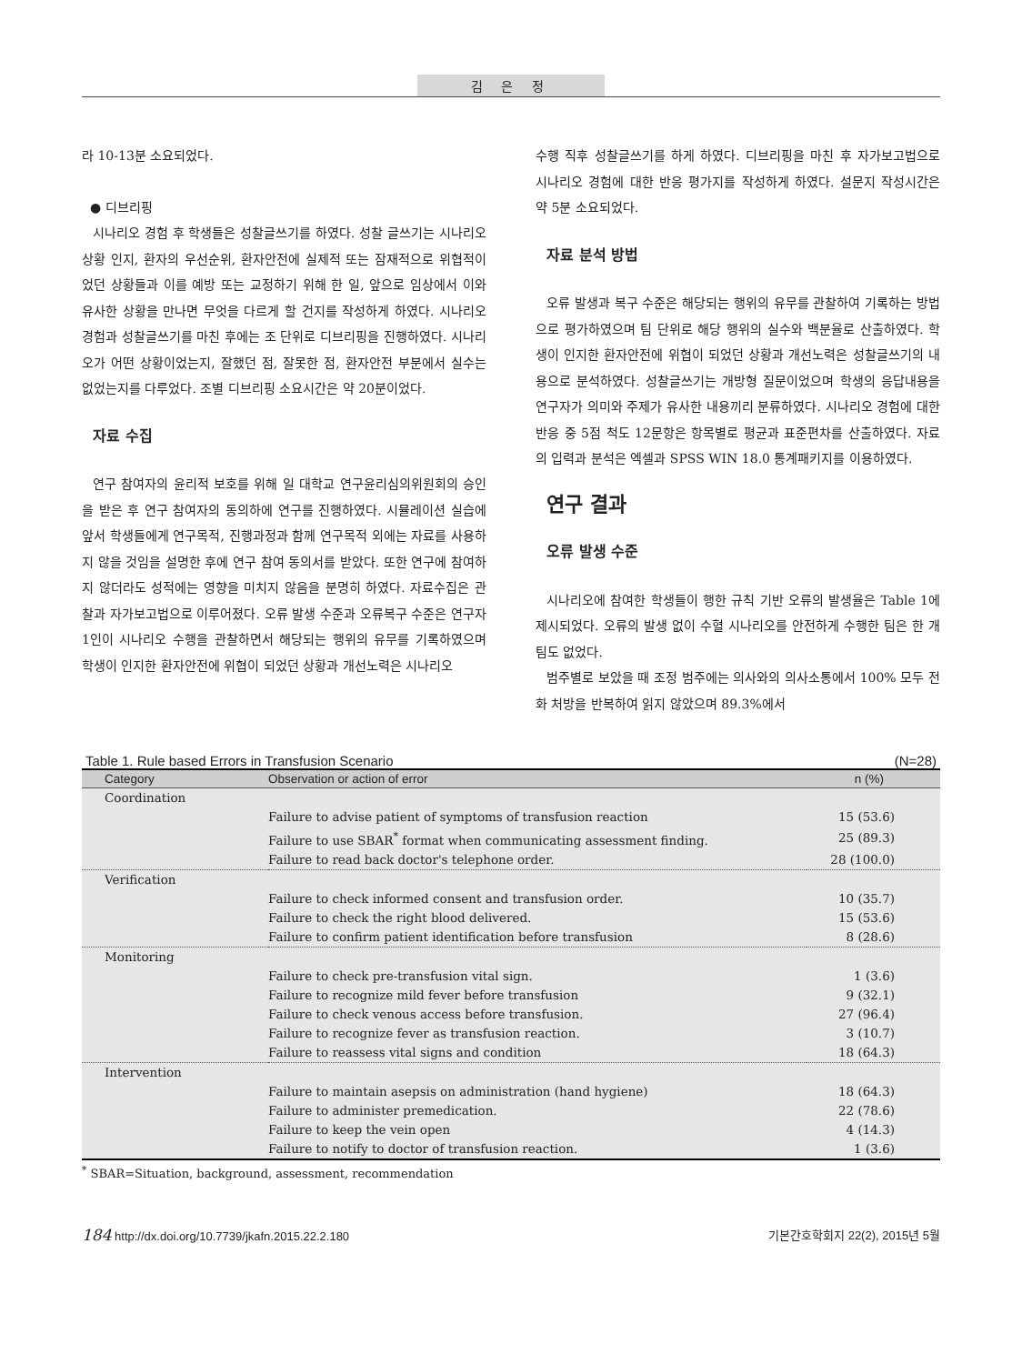김 은 정
라 10-13분 소요되었다.
● 디브리핑
시나리오 경험 후 학생들은 성찰글쓰기를 하였다. 성찰 글쓰기는 시나리오 상황 인지, 환자의 우선순위, 환자안전에 실제적 또는 잠재적으로 위협적이었던 상황들과 이를 예방 또는 교정하기 위해 한 일, 앞으로 임상에서 이와 유사한 상황을 만나면 무엇을 다르게 할 건지를 작성하게 하였다. 시나리오 경험과 성찰글쓰기를 마친 후에는 조 단위로 디브리핑을 진행하였다. 시나리오가 어떤 상황이었는지, 잘했던 점, 잘못한 점, 환자안전 부분에서 실수는 없었는지를 다루었다. 조별 디브리핑 소요시간은 약 20분이었다.
자료 수집
연구 참여자의 윤리적 보호를 위해 일 대학교 연구윤리심의위원회의 승인을 받은 후 연구 참여자의 동의하에 연구를 진행하였다. 시뮬레이션 실습에 앞서 학생들에게 연구목적, 진행과정과 함께 연구목적 외에는 자료를 사용하지 않을 것임을 설명한 후에 연구 참여 동의서를 받았다. 또한 연구에 참여하지 않더라도 성적에는 영향을 미치지 않음을 분명히 하였다. 자료수집은 관찰과 자가보고법으로 이루어졌다. 오류 발생 수준과 오류복구 수준은 연구자 1인이 시나리오 수행을 관찰하면서 해당되는 행위의 유무를 기록하였으며 학생이 인지한 환자안전에 위협이 되었던 상황과 개선노력은 시나리오
수행 직후 성찰글쓰기를 하게 하였다. 디브리핑을 마친 후 자가보고법으로 시나리오 경험에 대한 반응 평가지를 작성하게 하였다. 설문지 작성시간은 약 5분 소요되었다.
자료 분석 방법
오류 발생과 복구 수준은 해당되는 행위의 유무를 관찰하여 기록하는 방법으로 평가하였으며 팀 단위로 해당 행위의 실수와 백분율로 산출하였다. 학생이 인지한 환자안전에 위협이 되었던 상황과 개선노력은 성찰글쓰기의 내용으로 분석하였다. 성찰글쓰기는 개방형 질문이었으며 학생의 응답내용을 연구자가 의미와 주제가 유사한 내용끼리 분류하였다. 시나리오 경험에 대한 반응 중 5점 척도 12문항은 항목별로 평균과 표준편차를 산출하였다. 자료의 입력과 분석은 엑셀과 SPSS WIN 18.0 통계패키지를 이용하였다.
연구 결과
오류 발생 수준
시나리오에 참여한 학생들이 행한 규칙 기반 오류의 발생율은 Table 1에 제시되었다. 오류의 발생 없이 수혈 시나리오를 안전하게 수행한 팀은 한 개 팀도 없었다.
범주별로 보았을 때 조정 범주에는 의사와의 의사소통에서 100% 모두 전화 처방을 반복하여 읽지 않았으며 89.3%에서
Table 1. Rule based Errors in Transfusion Scenario (N=28)
| Category | Observation or action of error | n (%) |
| --- | --- | --- |
| Coordination | | |
| | Failure to advise patient of symptoms of transfusion reaction | 15 (53.6) |
| | Failure to use SBAR<sup>*</sup> format when communicating assessment finding. | 25 (89.3) |
| | Failure to read back doctor's telephone order. | 28 (100.0) |
| Verification | | |
| | Failure to check informed consent and transfusion order. | 10 (35.7) |
| | Failure to check the right blood delivered. | 15 (53.6) |
| | Failure to confirm patient identification before transfusion | 8 (28.6) |
| Monitoring | | |
| | Failure to check pre-transfusion vital sign. | 1 (3.6) |
| | Failure to recognize mild fever before transfusion | 9 (32.1) |
| | Failure to check venous access before transfusion. | 27 (96.4) |
| | Failure to recognize fever as transfusion reaction. | 3 (10.7) |
| | Failure to reassess vital signs and condition | 18 (64.3) |
| Intervention | | |
| | Failure to maintain asepsis on administration (hand hygiene) | 18 (64.3) |
| | Failure to administer premedication. | 22 (78.6) |
| | Failure to keep the vein open | 4 (14.3) |
| | Failure to notify to doctor of transfusion reaction. | 1 (3.6) |
<sup>*</sup> SBAR=Situation, background, assessment, recommendation
184 http://dx.doi.org/10.7739/jkafn.2015.22.2.180 기본간호학회지 22(2), 2015년 5월